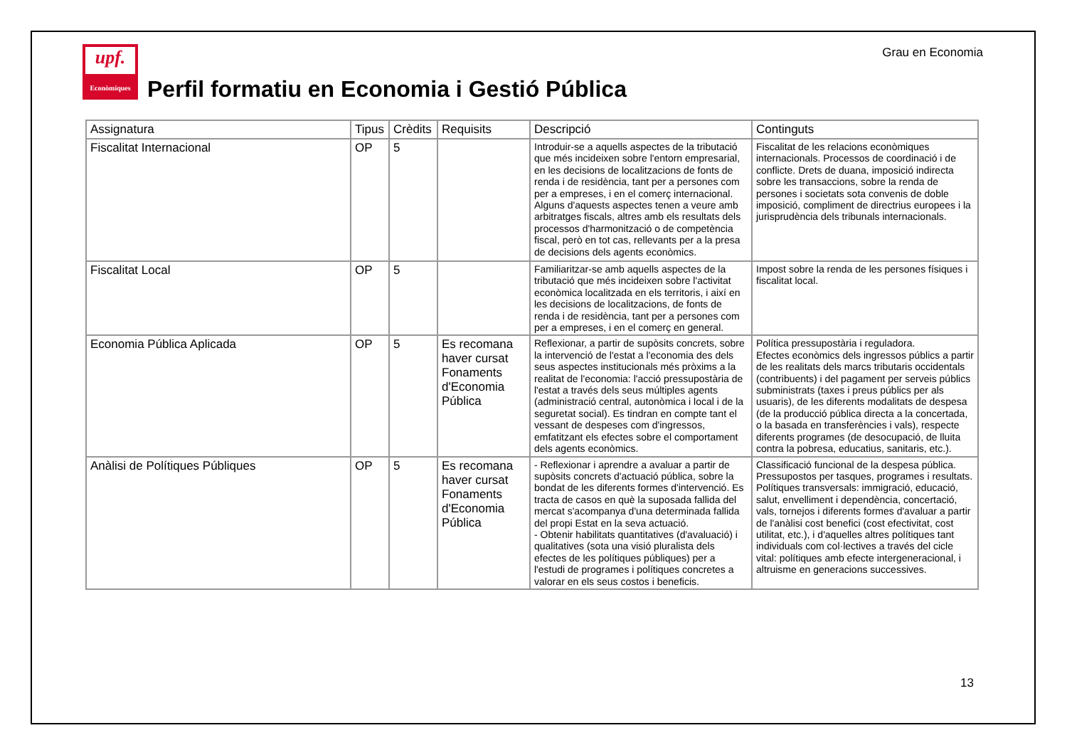Grau en Economia
upf.
Econòmiques
Perfil formatiu en Economia i Gestió Pública
| Assignatura | Tipus | Crèdits | Requisits | Descripció | Continguts |
| --- | --- | --- | --- | --- | --- |
| Fiscalitat Internacional | OP | 5 | | Introduir-se a aquells aspectes de la tributació que més incideixen sobre l'entorn empresarial, en les decisions de localitzacions de fonts de renda i de residència, tant per a persones com per a empreses, i en el comerç internacional. Alguns d'aquests aspectes tenen a veure amb arbitratges fiscals, altres amb els resultats dels processos d'harmonització o de competència fiscal, però en tot cas, rellevants per a la presa de decisions dels agents econòmics. | Fiscalitat de les relacions econòmiques internacionals. Processos de coordinació i de conflicte. Drets de duana, imposició indirecta sobre les transaccions, sobre la renda de persones i societats sota convenis de doble imposició, compliment de directrius europees i la jurisprudència dels tribunals internacionals. |
| Fiscalitat Local | OP | 5 | | Familiaritzar-se amb aquells aspectes de la tributació que més incideixen sobre l'activitat econòmica localitzada en els territoris, i així en les decisions de localitzacions, de fonts de renda i de residència, tant per a persones com per a empreses, i en el comerç en general. | Impost sobre la renda de les persones físiques i fiscalitat local. |
| Economia Pública Aplicada | OP | 5 | Es recomana haver cursat Fonaments d'Economia Pública | Reflexionar, a partir de supòsits concrets, sobre la intervenció de l'estat a l'economia des dels seus aspectes institucionals més pròxims a la realitat de l'economia: l'acció pressupostària de l'estat a través dels seus múltiples agents (administració central, autonòmica i local i de la seguretat social). Es tindran en compte tant el vessant de despeses com d'ingressos, emfatitzant els efectes sobre el comportament dels agents econòmics. | Política pressupostària i reguladora. Efectes econòmics dels ingressos públics a partir de les realitats dels marcs tributaris occidentals (contribuents) i del pagament per serveis públics subministrats (taxes i preus públics per als usuaris), de les diferents modalitats de despesa (de la producció pública directa a la concertada, o la basada en transferències i vals), respecte diferents programes (de desocupació, de lluita contra la pobresa, educatius, sanitaris, etc.). |
| Anàlisi de Polítiques Públiques | OP | 5 | Es recomana haver cursat Fonaments d'Economia Pública | - Reflexionar i aprendre a avaluar a partir de supòsits concrets d'actuació pública, sobre la bondat de les diferents formes d'intervenció. Es tracta de casos en què la suposada fallida del mercat s'acompanya d'una determinada fallida del propi Estat en la seva actuació. - Obtenir habilitats quantitatives (d'avaluació) i qualitatives (sota una visió pluralista dels efectes de les polítiques públiques) per a l'estudi de programes i polítiques concretes a valorar en els seus costos i beneficis. | Classificació funcional de la despesa pública. Pressupostos per tasques, programes i resultats. Polítiques transversals: immigració, educació, salut, envelliment i dependència, concertació, vals, tornejos i diferents formes d'avaluar a partir de l'anàlisi cost benefici (cost efectivitat, cost utilitat, etc.), i d'aquelles altres polítiques tant individuals com col·lectives a través del cicle vital: polítiques amb efecte intergeneracional, i altruisme en generacions successives. |
13